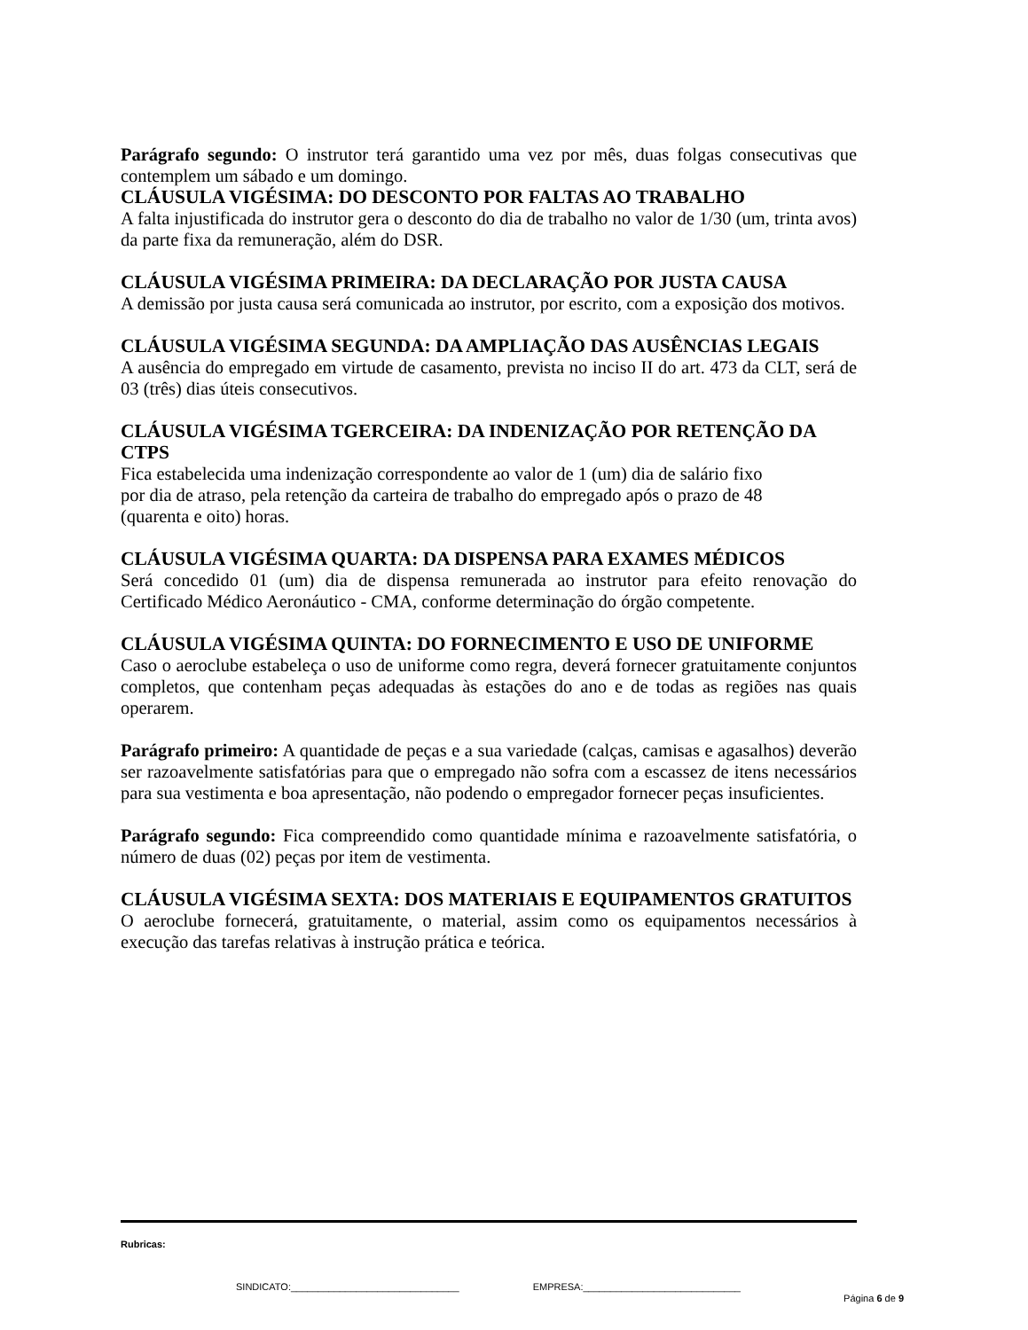Parágrafo segundo: O instrutor terá garantido uma vez por mês, duas folgas consecutivas que contemplem um sábado e um domingo.
CLÁUSULA VIGÉSIMA: DO DESCONTO POR FALTAS AO TRABALHO
A falta injustificada do instrutor gera o desconto do dia de trabalho no valor de 1/30 (um, trinta avos) da parte fixa da remuneração, além do DSR.
CLÁUSULA VIGÉSIMA PRIMEIRA: DA DECLARAÇÃO POR JUSTA CAUSA
A demissão por justa causa será comunicada ao instrutor, por escrito, com a exposição dos motivos.
CLÁUSULA VIGÉSIMA SEGUNDA: DA AMPLIAÇÃO DAS AUSÊNCIAS LEGAIS
A ausência do empregado em virtude de casamento, prevista no inciso II do art. 473 da CLT, será de 03 (três) dias úteis consecutivos.
CLÁUSULA VIGÉSIMA TGERCEIRA: DA INDENIZAÇÃO POR RETENÇÃO DA CTPS
Fica estabelecida uma indenização correspondente ao valor de 1 (um) dia de salário fixo
por dia de atraso, pela retenção da carteira de trabalho do empregado após o prazo de 48
(quarenta e oito) horas.
CLÁUSULA VIGÉSIMA QUARTA: DA DISPENSA PARA EXAMES MÉDICOS
Será concedido 01 (um) dia de dispensa remunerada ao instrutor para efeito renovação do Certificado Médico Aeronáutico - CMA, conforme determinação do órgão competente.
CLÁUSULA VIGÉSIMA QUINTA: DO FORNECIMENTO E USO DE UNIFORME
Caso o aeroclube estabeleça o uso de uniforme como regra, deverá fornecer gratuitamente conjuntos completos, que contenham peças adequadas às estações do ano e de todas as regiões nas quais operarem.
Parágrafo primeiro: A quantidade de peças e a sua variedade (calças, camisas e agasalhos) deverão ser razoavelmente satisfatórias para que o empregado não sofra com a escassez de itens necessários para sua vestimenta e boa apresentação, não podendo o empregador fornecer peças insuficientes.
Parágrafo segundo: Fica compreendido como quantidade mínima e razoavelmente satisfatória, o número de duas (02) peças por item de vestimenta.
CLÁUSULA VIGÉSIMA SEXTA: DOS MATERIAIS E EQUIPAMENTOS GRATUITOS
O aeroclube fornecerá, gratuitamente, o material, assim como os equipamentos necessários à execução das tarefas relativas à instrução prática e teórica.
Rubricas:
SINDICATO:_______________________________ EMPRESA:_____________________________
Página 6 de 9